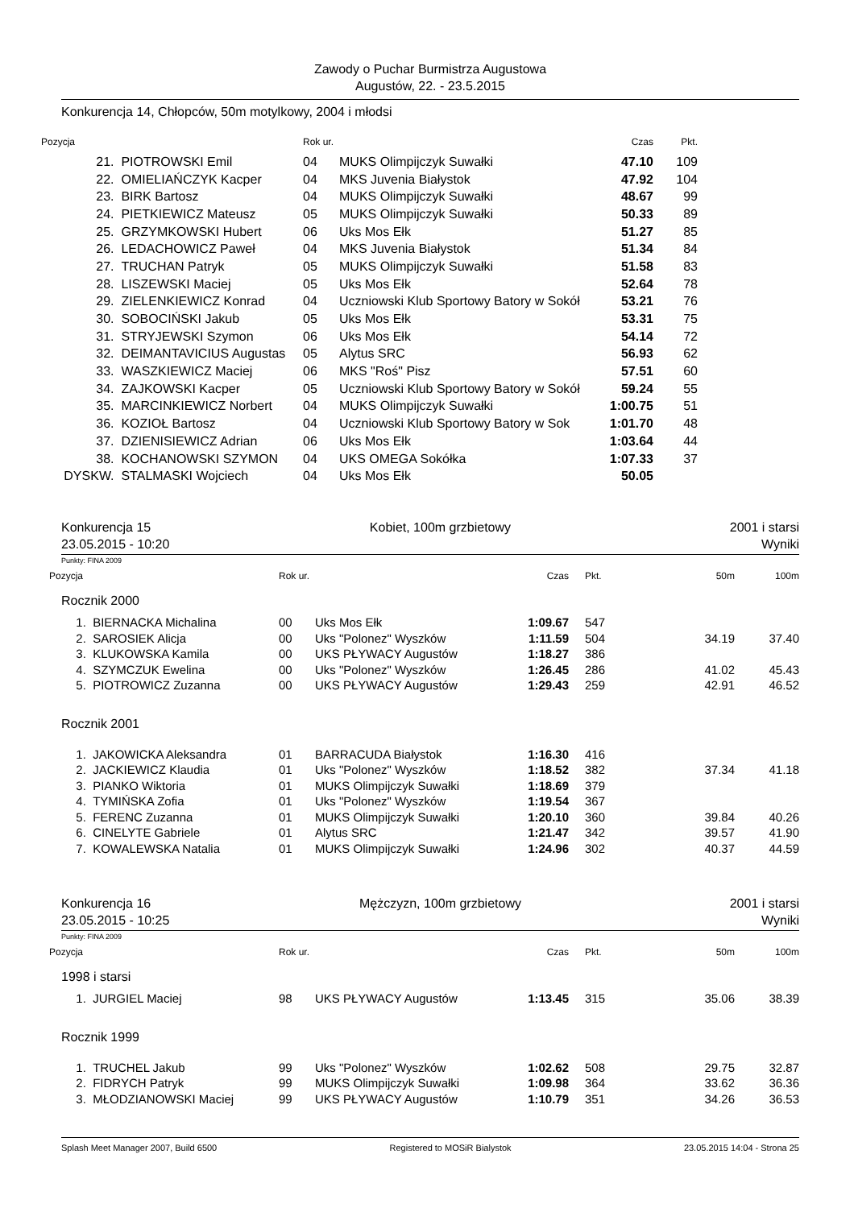Zawody o Puchar Burmistrza Augustowa
Augustów, 22. - 23.5.2015
Konkurencja 14, Chłopców, 50m motylkowy, 2004 i młodsi
| Pozycja | | | Rok ur. | | Czas | Pkt. | |
| --- | --- | --- | --- | --- | --- | --- | --- |
| 21. | | PIOTROWSKI Emil | 04 | MUKS Olimpijczyk Suwałki | 47.10 | 109 | |
| 22. | | OMIELIAŃCZYK Kacper | 04 | MKS Juvenia Białystok | 47.92 | 104 | |
| 23. | | BIRK Bartosz | 04 | MUKS Olimpijczyk Suwałki | 48.67 | 99 | |
| 24. | | PIETKIEWICZ Mateusz | 05 | MUKS Olimpijczyk Suwałki | 50.33 | 89 | |
| 25. | | GRZYMKOWSKI Hubert | 06 | Uks Mos Ełk | 51.27 | 85 | |
| 26. | | LEDACHOWICZ Paweł | 04 | MKS Juvenia Białystok | 51.34 | 84 | |
| 27. | | TRUCHAN Patryk | 05 | MUKS Olimpijczyk Suwałki | 51.58 | 83 | |
| 28. | | LISZEWSKI Maciej | 05 | Uks Mos Ełk | 52.64 | 78 | |
| 29. | | ZIELENKIEWICZ Konrad | 04 | Uczniowski Klub Sportowy Batory w Sokół | 53.21 | 76 | |
| 30. | | SOBOCIŃSKI Jakub | 05 | Uks Mos Ełk | 53.31 | 75 | |
| 31. | | STRYJEWSKI Szymon | 06 | Uks Mos Ełk | 54.14 | 72 | |
| 32. | | DEIMANTAVICIUS Augustas | 05 | Alytus SRC | 56.93 | 62 | |
| 33. | | WASZKIEWICZ Maciej | 06 | MKS "Roś" Pisz | 57.51 | 60 | |
| 34. | | ZAJKOWSKI Kacper | 05 | Uczniowski Klub Sportowy Batory w Sokół | 59.24 | 55 | |
| 35. | | MARCINKIEWICZ Norbert | 04 | MUKS Olimpijczyk Suwałki | 1:00.75 | 51 | |
| 36. | | KOZIOŁ Bartosz | 04 | Uczniowski Klub Sportowy Batory w Sok | 1:01.70 | 48 | |
| 37. | | DZIENISIEWICZ Adrian | 06 | Uks Mos Ełk | 1:03.64 | 44 | |
| 38. | | KOCHANOWSKI SZYMON | 04 | UKS OMEGA Sokółka | 1:07.33 | 37 | |
| DYSKW. | | STALMASKI Wojciech | 04 | Uks Mos Ełk | 50.05 | | |
Konkurencja 15 Kobiet, 100m grzbietowy 2001 i starsi
23.05.2015 - 10:20 Wyniki
Punkty: FINA 2009
| Pozycja | | Rok ur. | | Czas | | Pkt. | 50m | 100m |
| --- | --- | --- | --- | --- | --- | --- | --- | --- |
| Rocznik 2000 | | | | | | | | |
| 1. | BIERNACKA Michalina | 00 | Uks Mos Ełk | 1:09.67 | | 547 | | |
| 2. | SAROSIEK Alicja | 00 | Uks "Polonez" Wyszków | 1:11.59 | | 504 | 34.19 | 37.40 |
| 3. | KLUKOWSKA Kamila | 00 | UKS PŁYWACY Augustów | 1:18.27 | | 386 | | |
| 4. | SZYMCZUK Ewelina | 00 | Uks "Polonez" Wyszków | 1:26.45 | | 286 | 41.02 | 45.43 |
| 5. | PIOTROWICZ Zuzanna | 00 | UKS PŁYWACY Augustów | 1:29.43 | | 259 | 42.91 | 46.52 |
| Rocznik 2001 | | | | | | | | |
| 1. | JAKOWICKA Aleksandra | 01 | BARRACUDA Białystok | 1:16.30 | | 416 | | |
| 2. | JACKIEWICZ Klaudia | 01 | Uks "Polonez" Wyszków | 1:18.52 | | 382 | 37.34 | 41.18 |
| 3. | PIANKO Wiktoria | 01 | MUKS Olimpijczyk Suwałki | 1:18.69 | | 379 | | |
| 4. | TYMIŃSKA Zofia | 01 | Uks "Polonez" Wyszków | 1:19.54 | | 367 | | |
| 5. | FERENC Zuzanna | 01 | MUKS Olimpijczyk Suwałki | 1:20.10 | | 360 | 39.84 | 40.26 |
| 6. | CINELYTE Gabriele | 01 | Alytus SRC | 1:21.47 | | 342 | 39.57 | 41.90 |
| 7. | KOWALEWSKA Natalia | 01 | MUKS Olimpijczyk Suwałki | 1:24.96 | | 302 | 40.37 | 44.59 |
Konkurencja 16 Mężczyzn, 100m grzbietowy 2001 i starsi
23.05.2015 - 10:25 Wyniki
Punkty: FINA 2009
| Pozycja | | Rok ur. | | Czas | | Pkt. | 50m | 100m |
| --- | --- | --- | --- | --- | --- | --- | --- | --- |
| 1998 i starsi | | | | | | | | |
| 1. | JURGIEL Maciej | 98 | UKS PŁYWACY Augustów | 1:13.45 | | 315 | 35.06 | 38.39 |
| Rocznik 1999 | | | | | | | | |
| 1. | TRUCHEL Jakub | 99 | Uks "Polonez" Wyszków | 1:02.62 | | 508 | 29.75 | 32.87 |
| 2. | FIDRYCH Patryk | 99 | MUKS Olimpijczyk Suwałki | 1:09.98 | | 364 | 33.62 | 36.36 |
| 3. | MŁODZIANOWSKI Maciej | 99 | UKS PŁYWACY Augustów | 1:10.79 | | 351 | 34.26 | 36.53 |
Splash Meet Manager 2007, Build 6500 Registered to MOSiR Bialystok 23.05.2015 14:04 - Strona 25